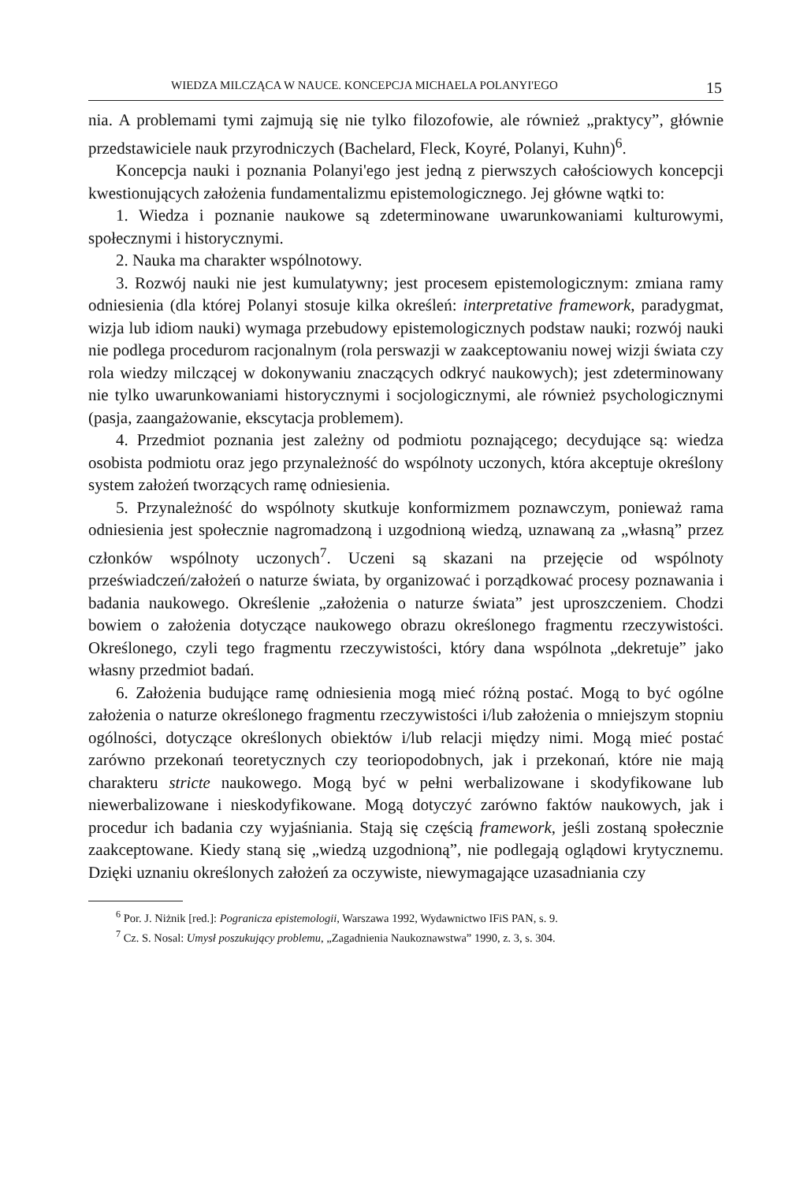WIEDZA MILCZĄCA W NAUCE. KONCEPCJA MICHAELA POLANYI'EGO 15
nia. A problemami tymi zajmują się nie tylko filozofowie, ale również „praktycy”, głównie przedstawiciele nauk przyrodniczych (Bachelard, Fleck, Koyré, Polanyi, Kuhn)<sup>6</sup>.
Koncepcja nauki i poznania Polanyi'ego jest jedną z pierwszych całościowych koncepcji kwestionujących założenia fundamentalizmu epistemologicznego. Jej główne wątki to:
1. Wiedza i poznanie naukowe są zdeterminowane uwarunkowaniami kulturowymi, społecznymi i historycznymi.
2. Nauka ma charakter wspólnotowy.
3. Rozwój nauki nie jest kumulatywny; jest procesem epistemologicznym: zmiana ramy odniesienia (dla której Polanyi stosuje kilka określeń: interpretative framework, paradygmat, wizja lub idiom nauki) wymaga przebudowy epistemologicznych podstaw nauki; rozwój nauki nie podlega procedurom racjonalnym (rola perswazji w zaakceptowaniu nowej wizji świata czy rola wiedzy milczącej w dokonywaniu znaczących odkryć naukowych); jest zdeterminowany nie tylko uwarunkowaniami historycznymi i socjologicznymi, ale również psychologicznymi (pasja, zaangażowanie, ekscytacja problemem).
4. Przedmiot poznania jest zależny od podmiotu poznającego; decydujące są: wiedza osobista podmiotu oraz jego przynależność do wspólnoty uczonych, która akceptuje określony system założeń tworzących ramę odniesienia.
5. Przynależność do wspólnoty skutkuje konformizmem poznawczym, ponieważ rama odniesienia jest społecznie nagromadzoną i uzgodnioną wiedzą, uznawaną za „własną” przez członków wspólnoty uczonych<sup>7</sup>. Uczeni są skazani na przejęcie od wspólnoty przeświadczeń/założeń o naturze świata, by organizować i porządkować procesy poznawania i badania naukowego. Określenie „założenia o naturze świata” jest uproszczeniem. Chodzi bowiem o założenia dotyczące naukowego obrazu określonego fragmentu rzeczywistości. Określonego, czyli tego fragmentu rzeczywistości, który dana wspólnota „dekretuje” jako własny przedmiot badań.
6. Założenia budujące ramę odniesienia mogą mieć różną postać. Mogą to być ogólne założenia o naturze określonego fragmentu rzeczywistości i/lub założenia o mniejszym stopniu ogólności, dotyczące określonych obiektów i/lub relacji między nimi. Mogą mieć postać zarówno przekonań teoretycznych czy teoriopodobnych, jak i przekonań, które nie mają charakteru stricte naukowego. Mogą być w pełni werbalizowane i skodyfikowane lub niewerbalizowane i nieskodyfikowane. Mogą dotyczyć zarówno faktów naukowych, jak i procedur ich badania czy wyjaśniania. Stają się częścią framework, jeśli zostaną społecznie zaakceptowane. Kiedy staną się „wiedzą uzgodnioną”, nie podlegają oglądowi krytycznemu. Dzięki uznaniu określonych założeń za oczywiste, niewymagające uzasadniania czy
<sup>6</sup> Por. J. Niżnik [red.]: Pogranicza epistemologii, Warszawa 1992, Wydawnictwo IFiS PAN, s. 9.
<sup>7</sup> Cz. S. Nosal: Umysł poszukujący problemu, „Zagadnienia Naukoznawstwa” 1990, z. 3, s. 304.